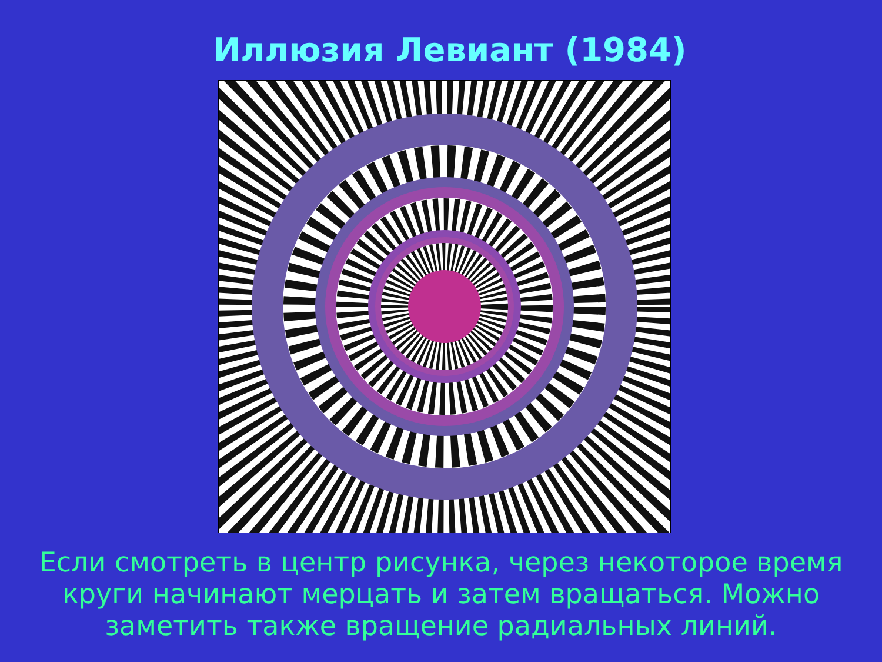Иллюзия Левиант (1984)
Если смотреть в центр рисунка, через некоторое время круги начинают мерцать и затем вращаться. Можно заметить также вращение радиальных линий.